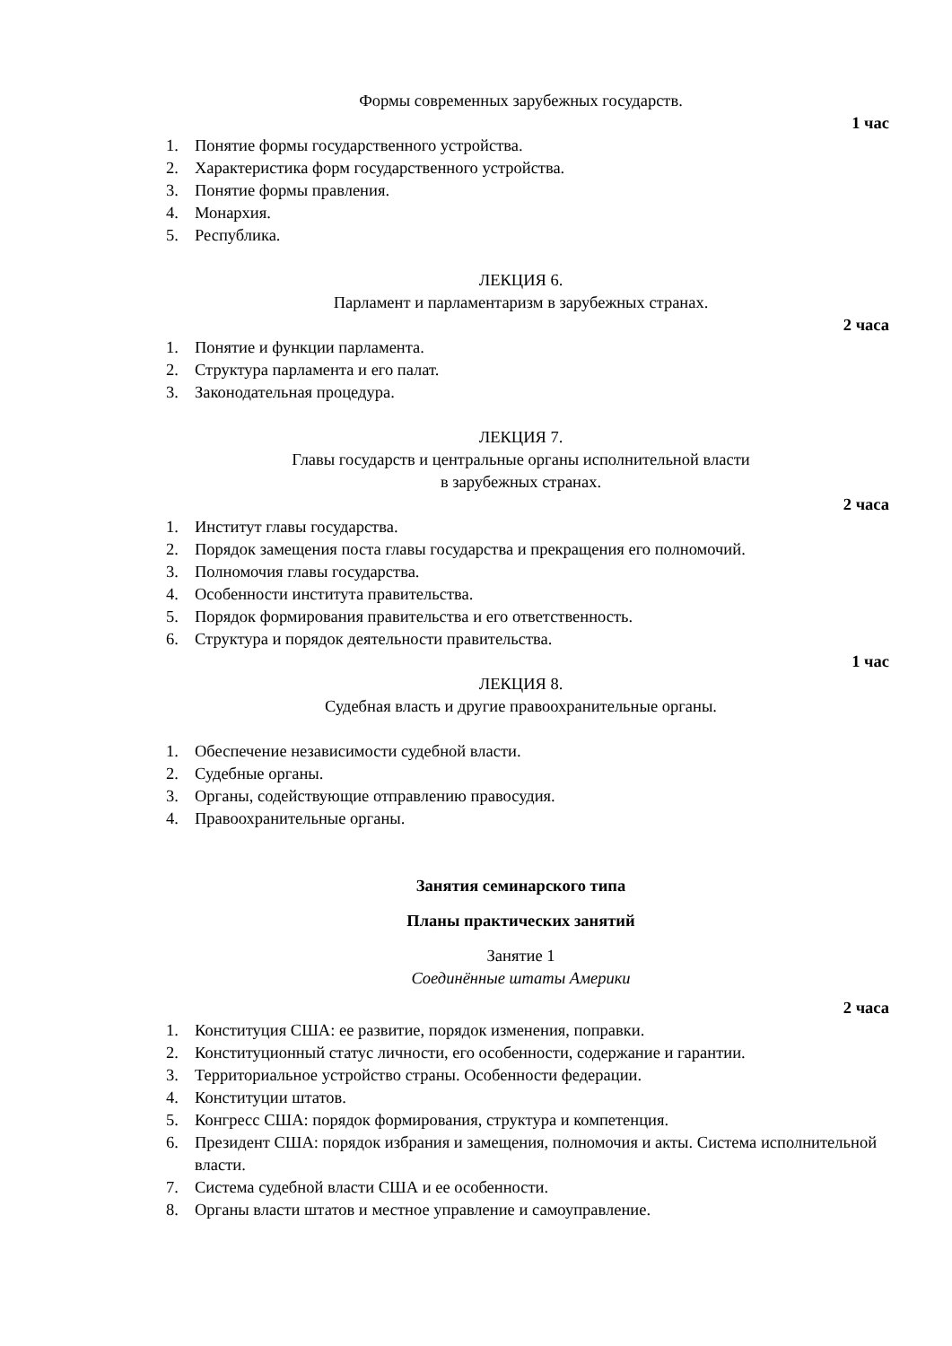Формы современных зарубежных государств.
1 час
1. Понятие формы государственного устройства.
2. Характеристика форм государственного устройства.
3. Понятие формы правления.
4. Монархия.
5. Республика.
ЛЕКЦИЯ 6.
Парламент и парламентаризм в зарубежных странах.
2 часа
1. Понятие и функции парламента.
2. Структура парламента и его палат.
3. Законодательная процедура.
ЛЕКЦИЯ 7.
Главы государств и центральные органы исполнительной власти
в зарубежных странах.
2 часа
1. Институт главы государства.
2. Порядок замещения поста главы государства и прекращения его полномочий.
3. Полномочия главы государства.
4. Особенности института правительства.
5. Порядок формирования правительства и его ответственность.
6. Структура и порядок деятельности правительства.
1 час
ЛЕКЦИЯ 8.
Судебная власть и другие правоохранительные органы.
1. Обеспечение независимости судебной власти.
2. Судебные органы.
3. Органы, содействующие отправлению правосудия.
4. Правоохранительные органы.
Занятия семинарского типа
Планы практических занятий
Занятие 1
Соединённые штаты Америки
2 часа
1. Конституция США: ее развитие, порядок изменения, поправки.
2. Конституционный статус личности, его особенности, содержание и гарантии.
3. Территориальное устройство страны. Особенности федерации.
4. Конституции штатов.
5. Конгресс США: порядок формирования, структура и компетенция.
6. Президент США: порядок избрания и замещения, полномочия и акты. Система исполнительной власти.
7. Система судебной власти США и ее особенности.
8. Органы власти штатов и местное управление и самоуправление.